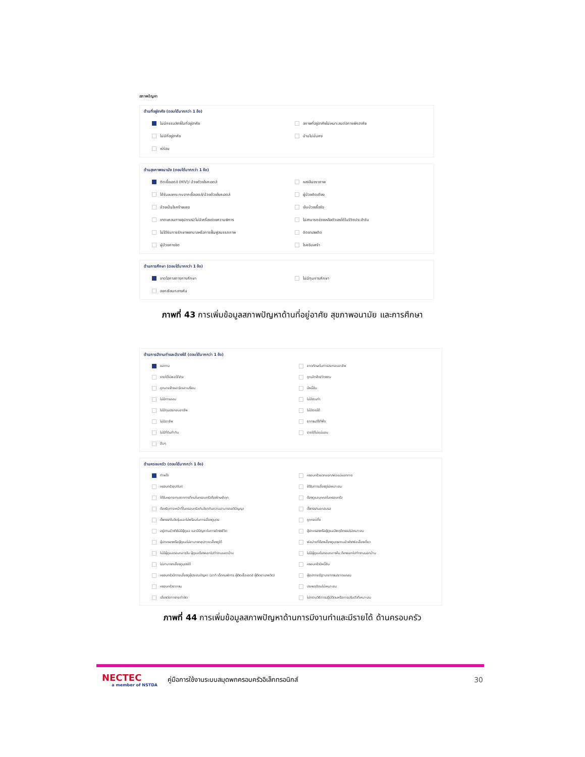สภาพปัญหา
ด้านที่อยู่อาศัย (ตอบได้มากกว่า 1 ข้อ)
ไม่มีกรรมสิทธิ์ในที่อยู่อาศัย
สภาพที่อยู่อาศัยไม่เหมาะสมต่อการพักอาศัย
ไม่มีที่อยู่อาศัย
บ้านไม่มั่นคง
เร่ร่อน
ด้านสุขภาพอนามัย (ตอบได้มากกว่า 1 ข้อ)
ติดเชื้อเอดส์ (HIV)/ ป่วยด้วยโรคเอดส์
หลงลืมชราภาพ
ได้รับผลกระทบจากเชื้อเอดส์/ป่วยด้วยโรคเอดส์
ผู้ป่วยติดเตียง
ป่วยเป็นโรคร้ายแรง
เจ็บป่วยเรื้อรัง
ขาดแคลนกายอุปกรณ์/ไม่มีเครื่องช่วยความพิการ
ไม่สามารถช่วยเหลือตัวเองได้ในชีวิตประจำวัน
ไม่ได้รับการรักษาพยาบาลหรือการฟื้นฟูสมรรถภาพ
ติดยาเสพติด
ผู้ป่วยทางจิต
โรคซึมเศร้า
ด้านการศึกษา (ตอบได้มากกว่า 1 ข้อ)
ขาดโอกาสทางการศึกษา
ไม่มีทุนการศึกษา
ออกเรียนกลางคัน
ภาพที่ 43 การเพิ่มข้อมูลสภาพปัญหาด้านที่อยู่อาศัย สุขภาพอนามัย และการศึกษา
ด้านการมีงานทำและมีรายได้ (ตอบได้มากกว่า 1 ข้อ)
ขอทาน
ขาดทักษะในการประกอบอาชีพ
รายได้ไม่พอใช้จ่าย
ถูกเลิกจ้าง/ว่างงาน
ถูกนายจ้างเอารัดเอาเปรียบ
มีหนี้สิน
ไม่มีการออม
ไม่มีงานทำ
ไม่มีทุนประกอบอาชีพ
ไม่มีรายได้
ไม่มีอาชีพ
ยากจน/ไร้ที่พึ่ง
ไม่มีที่ดินทำกิน
รายได้ไม่แน่นอน
อื่นๆ
ด้านครอบครัว (ตอบได้มากกว่า 1 ข้อ)
กำพร้า
ครอบครัวแตกแยก/พ่อแม่แยกทาง
ครอบครัวอุปถัมภ์
ได้รับการเลี้ยงดูไม่เหมาะสม
ได้รับผลกระทบจากการที่คนในครอบครัวต้องโทษจำคุก
ต้องดูแลบุคคลในครอบครัว
ต้องรับภาระหน้าที่ในครอบครัวเกินวัย/เกินความสามารถสติปัญญา
ตั้งครรภ์นอกสมรส
ตั้งครรภ์ในวัยรุ่นและไม่พร้อมในการเลี้ยงดูบุตร
ถูกทอดทิ้ง
อยู่ตามลำพังไม่มีผู้ดูแล และมีปัญหาในการดำรงชีวิต
ผู้ปกครองหรือผู้ดูแลมีพฤติกรรมไม่เหมาะสม
ผู้ปกครองหรือผู้ดูแลไม่สามารถอุปการะเลี้ยงดูได้
พ่อม่ายที่ต้องเลี้ยงดูบุตรตามลำพัง/พ่อเลี้ยงเดี่ยว
ไม่มีผู้ดูแลตอนกลางวัน ผู้ดูแลต้องออกไปทำงานนอกบ้าน
ไม่มีผู้ดูแลในตอนกลางคืน ต้องออกไปทำงานนอกบ้าน
ไม่สามารถเลี้ยงดูบุตรได้
ครอบครัวมีหนี้สิน
ครอบครัวมีภาระเลี้ยงดูผู้ประสบปัญหา (อาทิ เด็กคนพิการ ผู้ติดเชื้อเอดส์ ผู้ติดยาเสพติด)
ผู้อุปการะมีฐานะยากจน/ขาดแคลน
ครอบครัวยากจน
ประพฤติตนไม่เหมาะสม
เสี่ยงต่อการกระทำผิด
ไม่ทราบวิธีการปฏิบัติตนหรือการปรับตัวที่เหมาะสม
ภาพที่ 44 การเพิ่มข้อมูลสภาพปัญหาด้านการมีงานทำและมีรายได้ ด้านครอบครัว
NECTEC
a member of NSTDA
คู่มือการใช้งานระบบสมุดพกครอบครัวอิเล็กทรอนิกส์
30